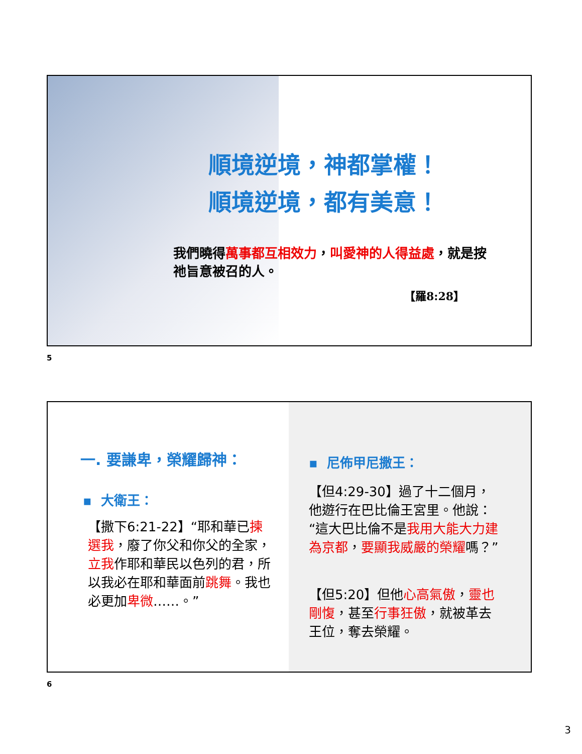順境逆境，神都掌權！
順境逆境，都有美意！
我們曉得萬事都互相效力，叫愛神的人得益處，就是按祂旨意被召的人。
【羅8:28】
5
一. 要謙卑，榮耀歸神：
▪ 大衛王：
【撒下6:21-22】“耶和華已揀選我，廢了你父和你父的全家，立我作耶和華民以色列的君，所以我必在耶和華面前跳舞。我也必更加卑微……。”
▪ 尼佈甲尼撒王：
【但4:29-30】過了十二個月，他遊行在巴比倫王宮里。他說：“這大巴比倫不是我用大能大力建為京都，要顯我威嚴的榮耀嗎？”
【但5:20】但他心高氣傲，靈也剛愎，甚至行事狂傲，就被革去王位，奪去榮耀。
6
3